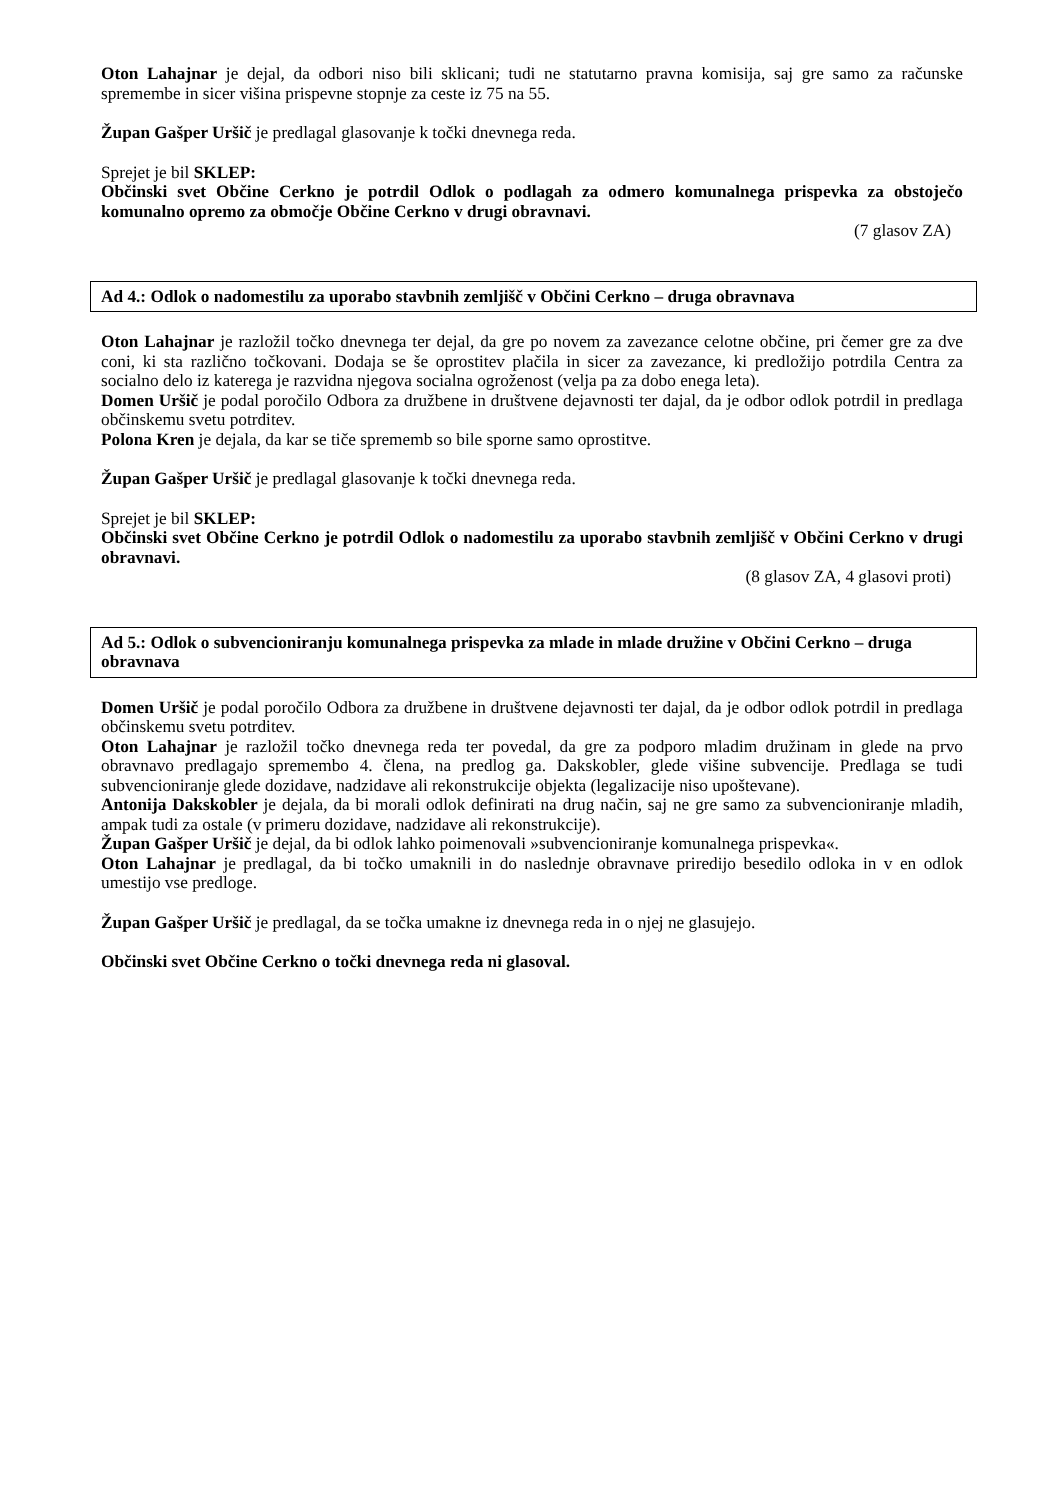Oton Lahajnar je dejal, da odbori niso bili sklicani; tudi ne statutarno pravna komisija, saj gre samo za računske spremembe in sicer višina prispevne stopnje za ceste iz 75 na 55.
Župan Gašper Uršič je predlagal glasovanje k točki dnevnega reda.
Sprejet je bil SKLEP:
Občinski svet Občine Cerkno je potrdil Odlok o podlagah za odmero komunalnega prispevka za obstoječo komunalno opremo za območje Občine Cerkno v drugi obravnavi.
(7 glasov ZA)
Ad 4.: Odlok o nadomestilu za uporabo stavbnih zemljišč v Občini Cerkno – druga obravnava
Oton Lahajnar je razložil točko dnevnega ter dejal, da gre po novem za zavezance celotne občine, pri čemer gre za dve coni, ki sta različno točkovani. Dodaja se še oprostitev plačila in sicer za zavezance, ki predložijo potrdila Centra za socialno delo iz katerega je razvidna njegova socialna ogroženost (velja pa za dobo enega leta).
Domen Uršič je podal poročilo Odbora za družbene in društvene dejavnosti ter dajal, da je odbor odlok potrdil in predlaga občinskemu svetu potrditev.
Polona Kren je dejala, da kar se tiče sprememb so bile sporne samo oprostitve.
Župan Gašper Uršič je predlagal glasovanje k točki dnevnega reda.
Sprejet je bil SKLEP:
Občinski svet Občine Cerkno je potrdil Odlok o nadomestilu za uporabo stavbnih zemljišč v Občini Cerkno v drugi obravnavi.
(8 glasov ZA, 4 glasovi proti)
Ad 5.: Odlok o subvencioniranju komunalnega prispevka za mlade in mlade družine v Občini Cerkno – druga obravnava
Domen Uršič je podal poročilo Odbora za družbene in društvene dejavnosti ter dajal, da je odbor odlok potrdil in predlaga občinskemu svetu potrditev.
Oton Lahajnar je razložil točko dnevnega reda ter povedal, da gre za podporo mladim družinam in glede na prvo obravnavo predlagajo spremembo 4. člena, na predlog ga. Dakskobler, glede višine subvencije. Predlaga se tudi subvencioniranje glede dozidave, nadzidave ali rekonstrukcije objekta (legalizacije niso upoštevane).
Antonija Dakskobler je dejala, da bi morali odlok definirati na drug način, saj ne gre samo za subvencioniranje mladih, ampak tudi za ostale (v primeru dozidave, nadzidave ali rekonstrukcije).
Župan Gašper Uršič je dejal, da bi odlok lahko poimenovali »subvencioniranje komunalnega prispevka«.
Oton Lahajnar je predlagal, da bi točko umaknili in do naslednje obravnave priredijo besedilo odloka in v en odlok umestijo vse predloge.
Župan Gašper Uršič je predlagal, da se točka umakne iz dnevnega reda in o njej ne glasujejo.
Občinski svet Občine Cerkno o točki dnevnega reda ni glasoval.